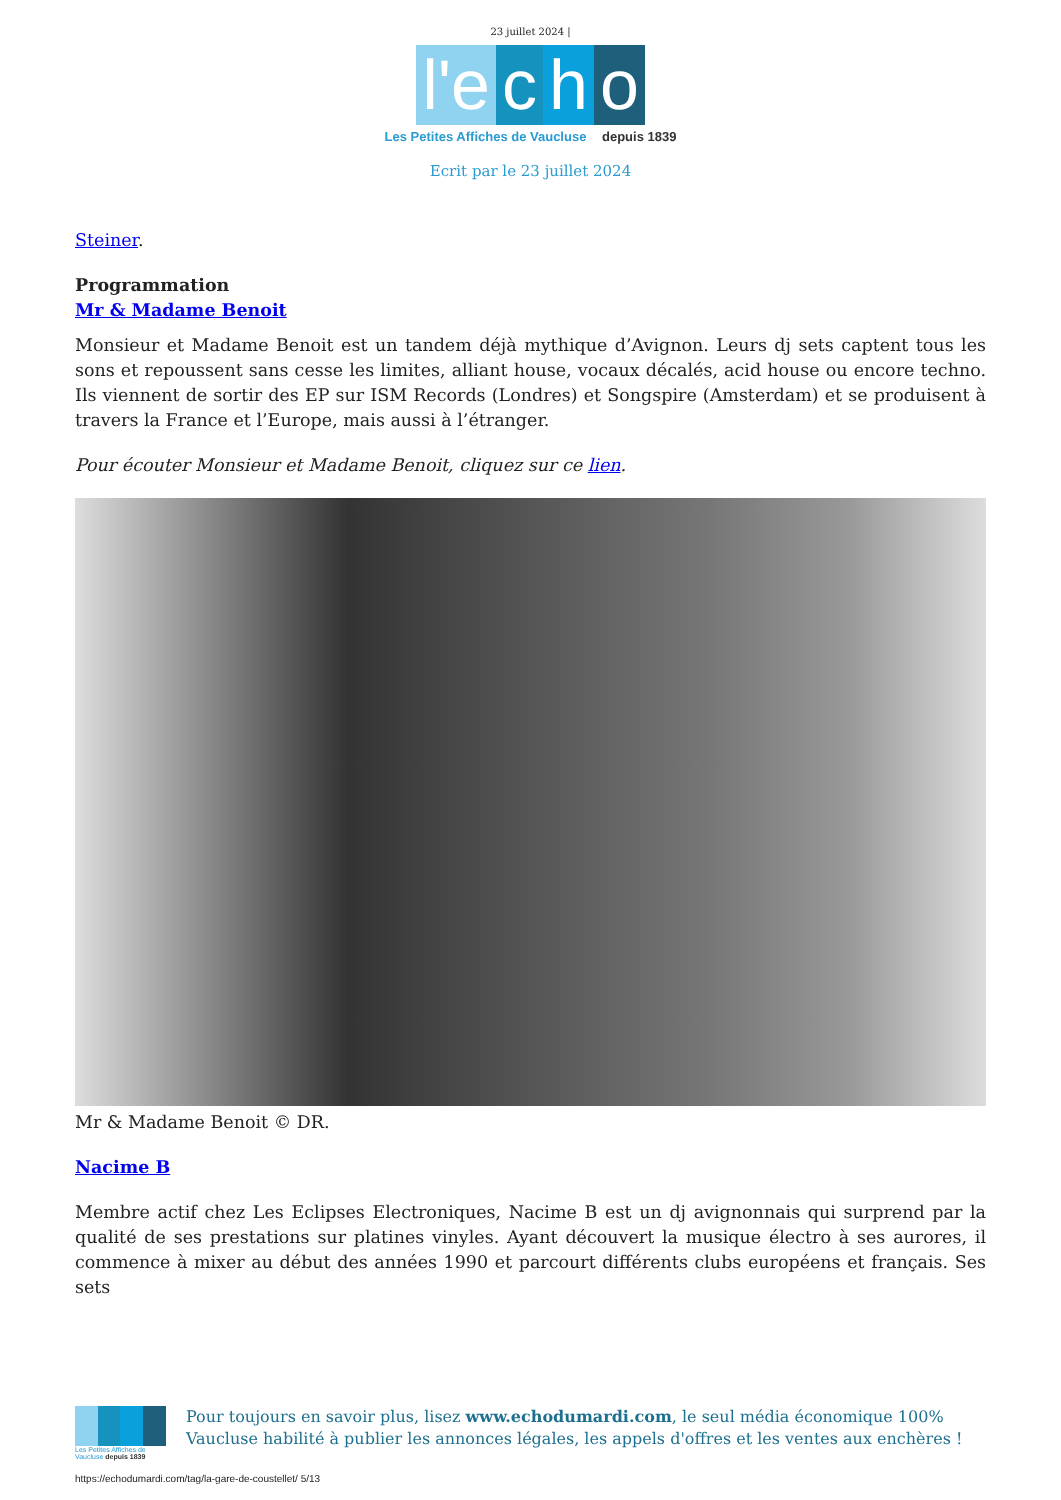23 juillet 2024 |
l'e c h o
Les Petites Affiches de Vaucluse depuis 1839
Ecrit par le 23 juillet 2024
Steiner.
Programmation
Mr & Madame Benoit
Monsieur et Madame Benoit est un tandem déjà mythique d’Avignon. Leurs dj sets captent tous les sons et repoussent sans cesse les limites, alliant house, vocaux décalés, acid house ou encore techno. Ils viennent de sortir des EP sur ISM Records (Londres) et Songspire (Amsterdam) et se produisent à travers la France et l’Europe, mais aussi à l’étranger.
Pour écouter Monsieur et Madame Benoit, cliquez sur ce lien.
Mr & Madame Benoit © DR.
Nacime B
Membre actif chez Les Eclipses Electroniques, Nacime B est un dj avignonnais qui surprend par la qualité de ses prestations sur platines vinyles. Ayant découvert la musique électro à ses aurores, il commence à mixer au début des années 1990 et parcourt différents clubs européens et français. Ses sets
Les Petites Affiches de Vaucluse depuis 1839
Pour toujours en savoir plus, lisez www.echodumardi.com, le seul média économique 100% Vaucluse habilité à publier les annonces légales, les appels d'offres et les ventes aux enchères !
https://echodumardi.com/tag/la-gare-de-coustellet/ 5/13